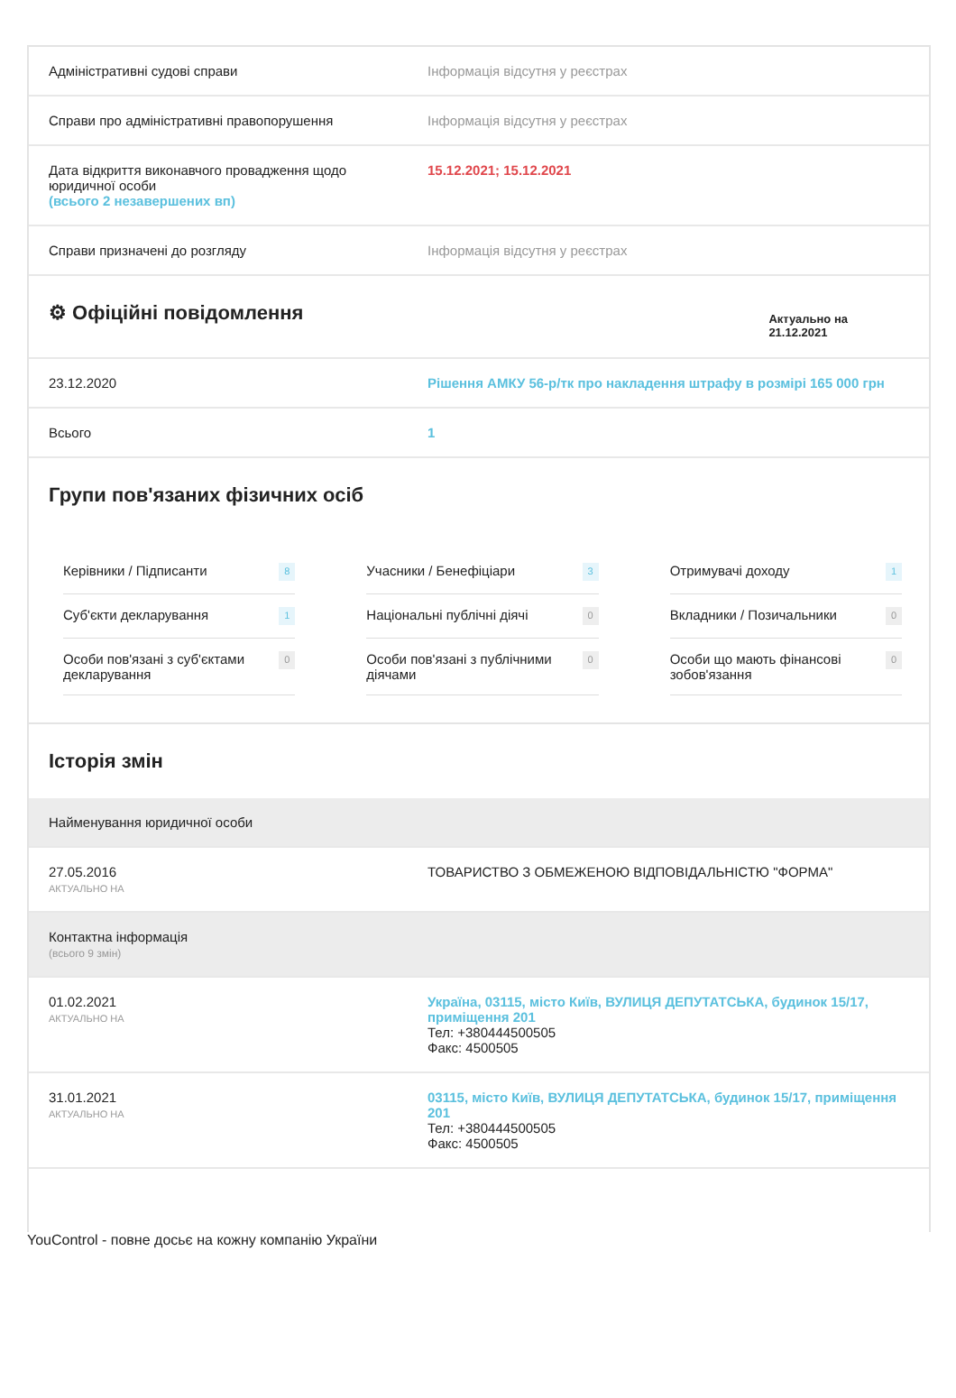| Адміністративні судові справи | Інформація відсутня у реєстрах |
| Справи про адміністративні правопорушення | Інформація відсутня у реєстрах |
| Дата відкриття виконавчого провадження щодо юридичної особи (всього 2 незавершених вп) | 15.12.2021; 15.12.2021 |
| Справи призначені до розгляду | Інформація відсутня у реєстрах |
⚙ Офіційні повідомлення
Актуально на
21.12.2021
| 23.12.2020 | Рішення АМКУ 56-р/тк про накладення штрафу в розмірі 165 000 грн |
| Всього | 1 |
Групи пов'язаних фізичних осіб
Керівники / Підписанти 8
Учасники / Бенефіціари 3
Отримувачі доходу 1
Суб'єкти декларування 1
Національні публічні діячі 0
Вкладники / Позичальники 0
Особи пов'язані з суб'єктами декларування 0
Особи пов'язані з публічними діячами 0
Особи що мають фінансові зобов'язання 0
Історія змін
| Найменування юридичної особи | |
| 27.05.2016 АКТУАЛЬНО НА | ТОВАРИСТВО З ОБМЕЖЕНОЮ ВІДПОВІДАЛЬНІСТЮ "ФОРМА" |
| Контактна інформація (всього 9 змін) | |
| 01.02.2021 АКТУАЛЬНО НА | Україна, 03115, місто Київ, ВУЛИЦЯ ДЕПУТАТСЬКА, будинок 15/17, приміщення 201 Тел: +380444500505 Факс: 4500505 |
| 31.01.2021 АКТУАЛЬНО НА | 03115, місто Київ, ВУЛИЦЯ ДЕПУТАТСЬКА, будинок 15/17, приміщення 201 Тел: +380444500505 Факс: 4500505 |
YouControl - повне досьє на кожну компанію України